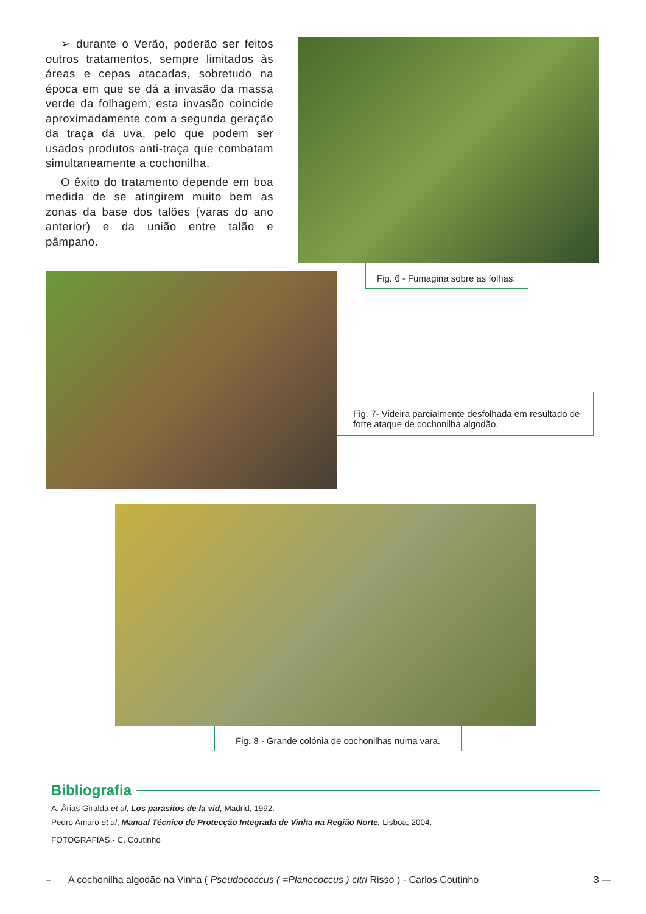➢ durante o Verão, poderão ser feitos outros tratamentos, sempre limitados às áreas e cepas atacadas, sobretudo na época em que se dá a invasão da massa verde da folhagem; esta invasão coincide aproximadamente com a segunda geração da traça da uva, pelo que podem ser usados produtos anti-traça que combatam simultaneamente a cochonilha.
O êxito do tratamento depende em boa medida de se atingirem muito bem as zonas da base dos talões (varas do ano anterior) e da união entre talão e pâmpano.
Fig. 6 - Fumagina sobre as folhas.
Fig. 7- Videira parcialmente desfolhada em resultado de forte ataque de cochonilha algodão.
Fig. 8 - Grande colónia de cochonilhas numa vara.
Bibliografia
A. Árias Giralda et al, Los parasitos de la vid, Madrid, 1992.
Pedro Amaro et al, Manual Técnico de Protecção Integrada de Vinha na Região Norte, Lisboa, 2004.
FOTOGRAFIAS:- C. Coutinho
– A cochonilha algodão na Vinha ( Pseudococcus ( =Planococcus ) citri Risso ) - Carlos Coutinho 3 —